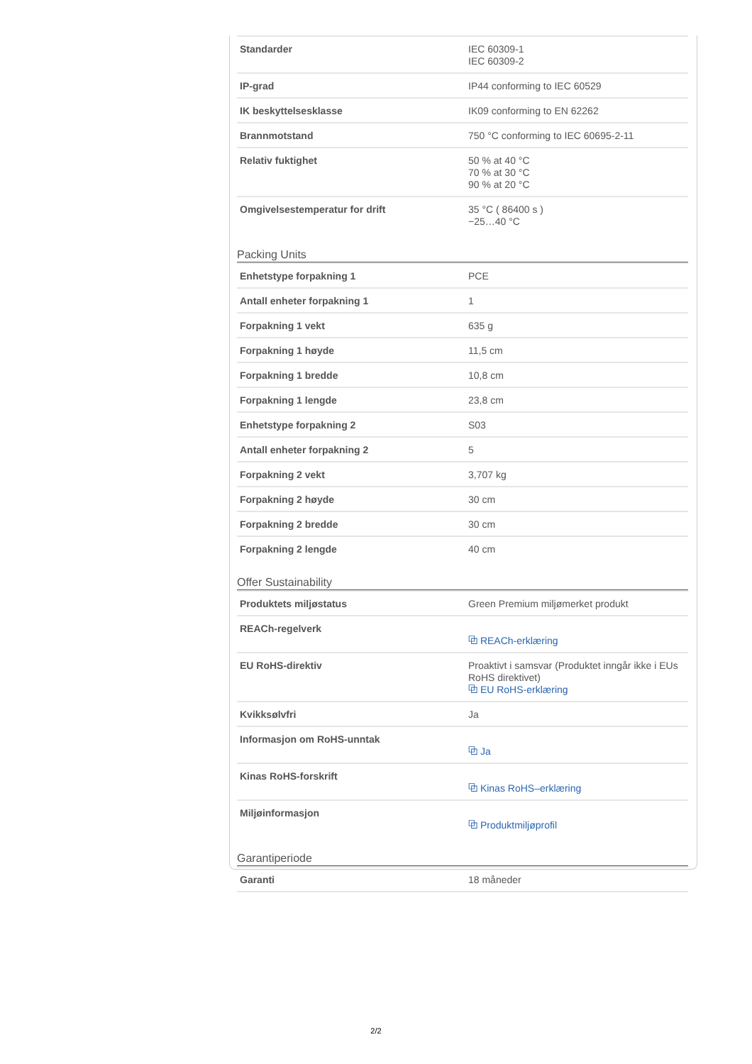| Standarder | IEC 60309-1 IEC 60309-2 |
| IP-grad | IP44 conforming to IEC 60529 |
| IK beskyttelsesklasse | IK09 conforming to EN 62262 |
| Brannmotstand | 750 °C conforming to IEC 60695-2-11 |
| Relativ fuktighet | 50 % at 40 °C 70 % at 30 °C 90 % at 20 °C |
| Omgivelsestemperatur for drift | 35 °C ( 86400 s ) −25…40 °C |
Packing Units
| Enhetstype forpakning 1 | PCE |
| Antall enheter forpakning 1 | 1 |
| Forpakning 1 vekt | 635 g |
| Forpakning 1 høyde | 11,5 cm |
| Forpakning 1 bredde | 10,8 cm |
| Forpakning 1 lengde | 23,8 cm |
| Enhetstype forpakning 2 | S03 |
| Antall enheter forpakning 2 | 5 |
| Forpakning 2 vekt | 3,707 kg |
| Forpakning 2 høyde | 30 cm |
| Forpakning 2 bredde | 30 cm |
| Forpakning 2 lengde | 40 cm |
Offer Sustainability
| Produktets miljøstatus | Green Premium miljømerket produkt |
| REACh-regelverk | ⧉ REACh-erklæring |
| EU RoHS-direktiv | Proaktivt i samsvar (Produktet inngår ikke i EUs RoHS direktivet) ⧉ EU RoHS-erklæring |
| Kvikksølvfri | Ja |
| Informasjon om RoHS-unntak | ⧉ Ja |
| Kinas RoHS-forskrift | ⧉ Kinas RoHS–erklæring |
| Miljøinformasjon | ⧉ Produktmiljøprofil |
Garantiperiode
| Garanti | 18 måneder |
2/2